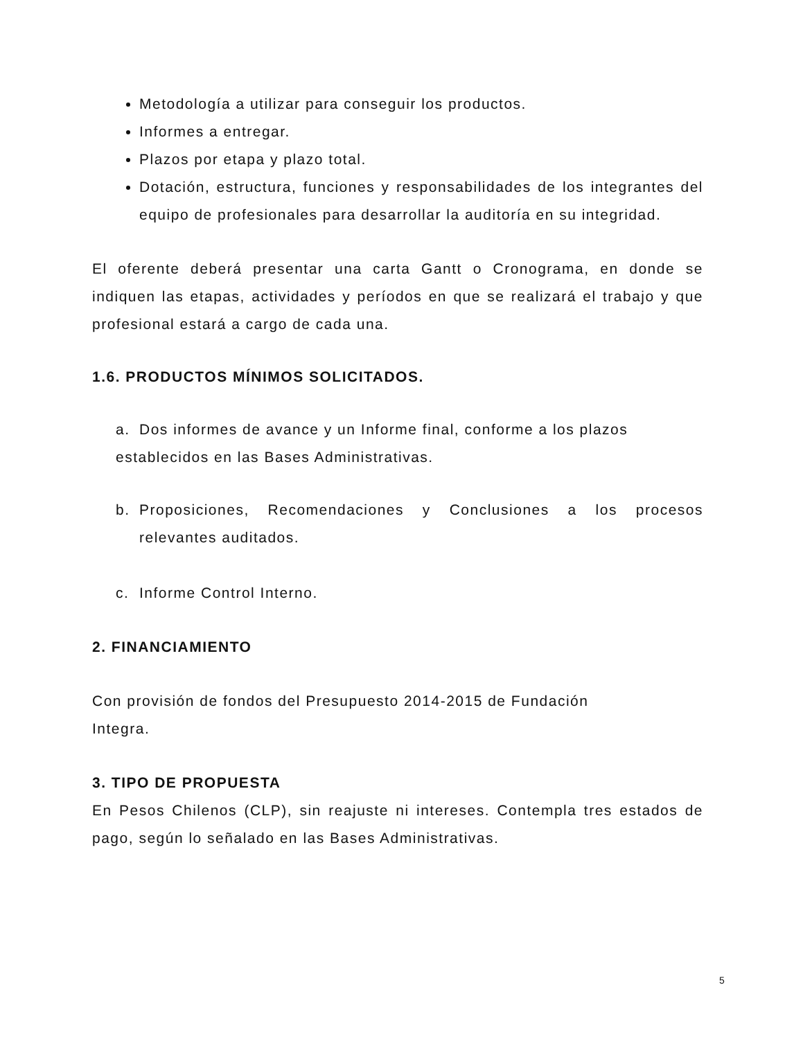Metodología a utilizar para conseguir los productos.
Informes a entregar.
Plazos por etapa y plazo total.
Dotación, estructura, funciones y responsabilidades de los integrantes del equipo de profesionales para desarrollar la auditoría en su integridad.
El oferente deberá presentar una carta Gantt o Cronograma, en donde se indiquen las etapas, actividades y períodos en que se realizará el trabajo y que profesional estará a cargo de cada una.
1.6. PRODUCTOS MÍNIMOS SOLICITADOS.
a. Dos informes de avance y un Informe final, conforme a los plazos
establecidos en las Bases Administrativas.
b. Proposiciones, Recomendaciones y Conclusiones a los procesos relevantes auditados.
c. Informe Control Interno.
2. FINANCIAMIENTO
Con provisión de fondos del Presupuesto 2014-2015 de Fundación
Integra.
3. TIPO DE PROPUESTA
En Pesos Chilenos (CLP), sin reajuste ni intereses. Contempla tres estados de pago, según lo señalado en las Bases Administrativas.
5